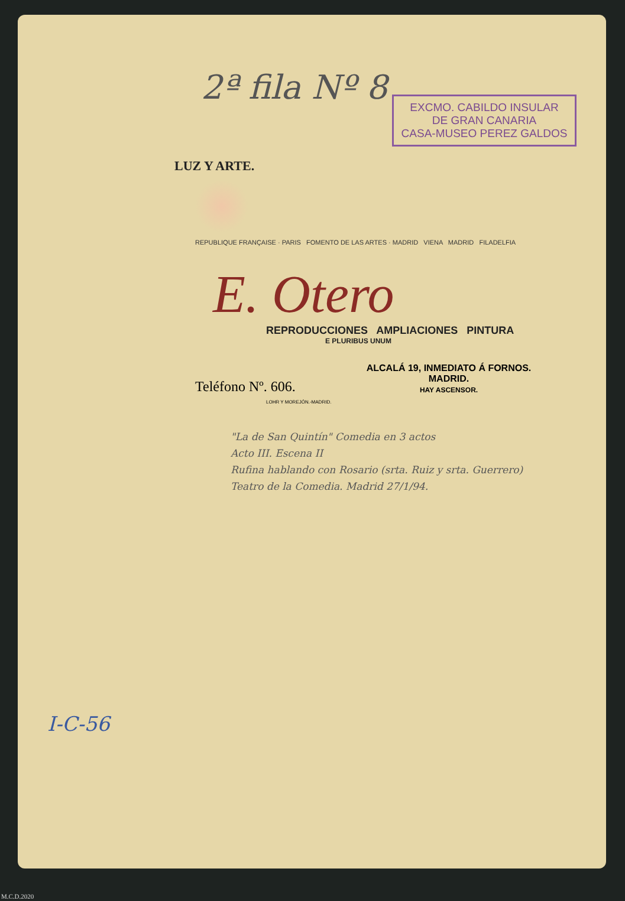2ª fila Nº 8
EXCMO. CABILDO INSULAR
DE GRAN CANARIA
CASA-MUSEO PEREZ GALDOS
LUZ Y ARTE.
REPUBLIQUE FRANÇAISE · PARIS FOMENTO DE LAS ARTES · MADRID VIENA MADRID FILADELFIA
E. Otero
REPRODUCCIONES AMPLIACIONES PINTURA
E PLURIBUS UNUM
Teléfono Nº. 606.
ALCALÁ 19, INMEDIATO Á FORNOS.
MADRID.
HAY ASCENSOR.
LOHR Y MOREJÓN.-MADRID.
"La de San Quintín" Comedia en 3 actos
Acto III. Escena II
Rufina hablando con Rosario (srta. Ruiz y srta. Guerrero)
Teatro de la Comedia. Madrid 27/1/94.
I-C-56
M.C.D.2020